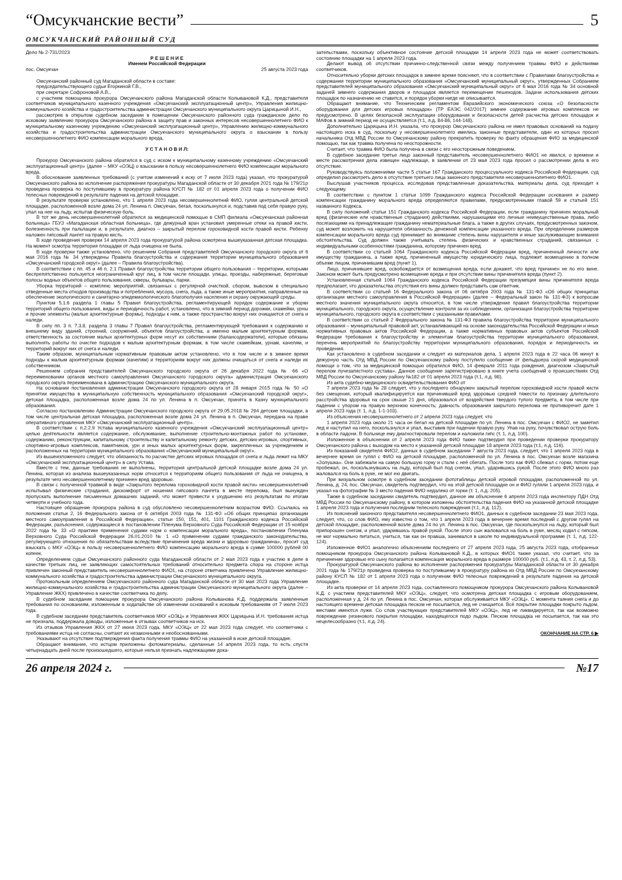“Омсукчанские вести” 5
ОМСУКЧАНСКИЙ РАЙОННЫЙ СУД
Дело № 2-731/2023
Р Е Ш Е Н И Е
Именем Российской Федерации
пос. Омсукчан 25 августа 2023 года
Омсукчанский районный суд Магаданской области в составе:
председательствующего судьи Егоркиной Г.В.,
при секретаре Софроновой А.В.,
с участием помощника прокурора Омсукчанского района Магаданской области Колывановой К.Д., представителя соответчиков муниципального казенного учреждения «Омсукчанский эксплуатационный центр», Управления жилищно-коммунального хозяйства и градостроительства администрации Омсукчанского муниципального округа Царицыной И.Н.,
рассмотрев в открытом судебном заседании в помещении Омсукчанского районного суда гражданское дело по исковому заявлению прокурора Омсукчанского района в защиту прав и законных интересов несовершеннолетнего ФИО к муниципальному казенному учреждению «Омсукчанский эксплуатационный центр», Управлению жилищно-коммунального хозяйства и градостроительства администрации Омсукчанского муниципального округа о взыскании в пользу несовершеннолетнего ФИО компенсации морального вреда,
У С Т А Н О В И Л:
Прокурор Омсукчанского района обратился в суд с иском к муниципальному казенному учреждению «Омсукчанский эксплуатационный центр» (далее – МКУ «ОЭЦ) о взыскании в пользу несовершеннолетнего ФИО компенсации морального вреда.
В обоснование заявленных требований (с учетом изменений к иску от 7 июля 2023 года) указал, что прокуратурой Омсукчанского района во исполнение распоряжения прокуратуры Магаданской области от 30 декабря 2021 года № 179/21р проведена проверка по поступившему в прокуратуру района КУСП № 182 от 01 апреля 2023 года о получении ФИО телесных повреждений в результате падения на детской площадке.
В результате проверки установлено, что 1 апреля 2023 года несовершеннолетний ФИО, гуляя центральной детской площадке, расположенной возле дома 24 ул. Ленина п. Омсукчан, бегая, поскользнулся и, подставив под себя правую руку, упал на нее на льду, испытав физическую боль.
В тот же день несовершеннолетний обратился за медицинской помощью в СМП филиала «Омсукчанская районная больница» ГБУЗ «Магаданская областная больница», где дежурный врач установил умеренные отеки на правой кисти, болезненность при пальпации и, в результате, диагноз – закрытый перелом гороховидной кости правой кисти. Ребенку наложен гипсовый лангет на правую кисть.
В ходе проведения проверки 14 апреля 2023 года прокуратурой района осмотрена вышеуказанная детская площадка. На момент осмотра территория площадки от льда очищена не была.
В ходе проверки также установлено, что решением Собрания представителей Омсукчанского городского округа от 6 мая 2016 года № 34 утверждены Правила благоустройства и содержания территории муниципального образования «Омсукчанский городской округ» (далее – Правила благоустройства).
В соответствии с пп. 45 и 46 п. 2.1 Правил благоустройства территории общего пользования – территории, которыми беспрепятственно пользуется неограниченный круг лиц, в том числе площади, улицы, проезды, набережные, береговые полосы водных объектов общего пользования, скверы, бульвары, парки.
Уборка территорий – комплекс мероприятий, связанных с регулярной очисткой, сбором, вывозом в специально отведенные места отходов производства и потребления, мусора, снега, льда, а также иные мероприятия, направленные на обеспечение экологического и санитарно-эпидемиологического благополучия населения и охрану окружающей среды.
Пунктом 5.1.6 раздела 1 главы 5 Правил благоустройства, регламентирующей порядок содержание и уборки территорий общего пользования, виды и периодичность работ, установлено, что в зимний период дорожки, скамейки, урны и прочие элементы (малые архитектурные формы), подходы к ним, а также пространство вокруг них очищаются от снега и наледи.
В силу пп. 3 п. 7.3.8. раздела 3 главы 7 Правил благоустройства, регламентирующей требования к содержанию и внешнему виду зданий, строений, сооружений, объектов благоустройства, а именно малым архитектурным формам, ответственность за состояние малых архитектурных форм несут их собственники (балансодержатели), которые обязаны выполнять работы по очистке подходов к малым архитектурным формам, в том числе скамейкам, урнам, качелям, и территорий вокруг них от снега и наледи.
Таким образом, муниципальным нормативным правовым актом установлено, что в том числе и в зимнее время подходы к малым архитектурным формам (качелям) и территориям вокруг них должны очищаться от снега и наледи их собственником.
Решением собрания представителей Омсукчанского городского округа от 26 декабря 2022 года № 66 «О переименовании органов местного самоуправления Омсукчанского городского округа» администрация Омсукчанского городского округа переименована в администрацию Омсукчанского муниципального округа.
На основании постановления администрации Омсукчанского городского округа от 28 января 2015 года № 50 «О принятии имущества в муниципальную собственность муниципального образования «Омсукчанский городской округ», детская площадка, расположенная возле дома 24 по ул. Ленина в п. Омсукчан, принята в Казну муниципального образования.
Согласно постановлению Администрации Омсукчанского городского округа от 29.05.2018 № 294 детские площадки, в том числе центральная детская площадка, расположенная возле дома 24 ул. Ленина в п. Омсукчан, передана на праве оперативного управления МКУ «Омсукчанский эксплуатационный центр».
В соответствии с п.2.2.9 Устава муниципального казенного учреждения «Омсукчанский эксплуатационный центр» целью деятельности является содержание, обслуживание, выполнение строительно-монтажных работ по установке, содержанию, реконструкции, капитальному строительству и капитальному ремонту детских, детских-игровых, спортивных, спортивно-игровых комплексов, памятников, урн и иных малых архитектурных форм, закрепленных за учреждением и расположенных на территории муниципального образования «Омсукчанский муниципальный округ».
Из вышеизложенного следует, что обязанность по расчистке детских игровых площадок от снега и льда лежит на МКУ «Омсукчанский эксплуатационный центр» в силу Устава.
Вместе с тем, данные требования не выполнены, территория центральной детской площадке возле дома 24 ул. Ленина, которая из анализа вышеуказанных норм относится к территориям общего пользования от льда не очищена, в результате чего несовершеннолетнему причинен вред здоровью.
В связи с полученной травмой в виде «Закрытого перелома гороховидной кости правой кисти» несовершеннолетний испытывал физические страдания, дискомфорт от ношения гипсового лангета в месте перелома, был вынужден пропускать выполнение письменных домашних заданий, что может привести к ухудшению его результатам по итогам четверти и учебного года.
Настоящее обращение прокурора района в суд обусловлено несовершеннолетним возрастом ФИО. Ссылаясь на положения статьи 2, 16 Федерального закона от 6 октября 2003 года № 131-ФЗ «Об общих принципах организации местного самоуправления в Российской Федерации», статьи 150, 151, 401, 1101 Гражданского кодекса Российской Федерации, разъяснения, содержащиеся в постановлении Пленума Верховного Суда Российской Федерации от 15 ноября 2022 года № 33 «О практике применения судами норм о компенсации морального вреда», постановлении Пленума Верховного Суда Российской Федерации 26.01.2010 № 1 «О применении судами гражданского законодательства, регулирующего отношения по обязательствам вследствие причинения вреда жизни и здоровью гражданина», просит суд взыскать с МКУ «ОЭЦ» в пользу несовершеннолетнего ФИО компенсацию морального вреда в сумме 100000 рублей 00 копеек.
Определением судьи Омсукчанского районного суда Магаданской области от 2 мая 2023 года к участию в деле в качестве третьих лиц, не заявляющих самостоятельных требований относительно предмета спора на стороне истца привлечен законный представитель несовершеннолетнего ФИО1, на стороне ответчика привлечено Управление жилищно-коммунального хозяйства и градостроительства администрации Омсукчанского муниципального округа.
Протокольным определением Омсукчанского районного суда Магаданской области от 30 мая 2023 года Управление жилищно-коммунального хозяйства и градостроительства администрации Омсукчанского муниципального округа (далее – Управление ЖКХ) привлечено в качестве соответчика по делу.
В судебном заседании помощник прокурора Омсукчанского района Колыванова К.Д. поддержала заявленные требования по основаниям, изложенным в ходатайстве об изменении оснований к исковым требованиям от 7 июля 2023 года.
В судебном заседании представитель соответчиков МКУ «ОЭЦ» и Управления ЖКХ Царицына И.Н. требования истца не признала, поддержала доводы, изложенные в отзывах соответчиков на иск.
Из отзывов Управления ЖКХ от 27 июня 2023 года, МКУ «ОЭЦ» от 22 мая 2023 года следует, что соответчики с требованиями истца не согласны, считают их незаконными и необоснованными.
Указывают на отсутствие подтверждения факта получения травмы ФИО на указанной в иске детской площадке.
Обращают внимание, что истцом приложены фотоматериалы, сделанные 14 апреля 2023 года, то есть спустя четырнадцать дней после произошедшего, которые нельзя признать надлежащими дока-
зательствами, поскольку объективное состояние детской площадки 14 апреля 2023 года не может соответствовать состоянию площадки на 1 апреля 2023 года.
Делают вывод об отсутствии причинно-следственной связи между получением травмы ФИО и действиями соответчиков.
Относительно уборки детских площадок в зимнее время поясняют, что в соответствии с Правилами благоустройства и содержания территории муниципального образования «Омсукчанский муниципальный округ», утвержденных Собранием представителей муниципального образования «Омсукчанский муниципальный округ» от 6 мая 2016 года № 34 основной задачей зимнего содержания дворов и площадок является перемещение пешеходов. Задачи использования детских площадок по назначению не ставится, и порядок уборки нигде не описывается.
Обращают внимание, что Техническим регламентом Евразийского экономического союза «О безопасности оборудования для детских игровых площадок» (ТР ЕАЭС 042/2017) зимнее содержание игровых комплексов не предусмотрено. В целях безопасной эксплуатации оборудования и безопасности детей расчистка детских площадок и МАФов в зимний период не осуществляется (т.1, л.д. 84-86, 144-148).
Дополнительно Царицына И.Н. указала, что прокурор Омсукчанского района не имел правовых оснований на подачу настоящего иска в суд, поскольку у несовершеннолетнего имелись законные представители, один из которых просил начальника Отд МВД России по Омсукчанскому району прекратить проверку по факту обращения ФИО за медицинской помощью, так как травма получена по неосторожности.
Считает, что травма ФИО была получена в связи с его неосторожным поведением.
В судебное заседание третье лицо законный представитель несовершеннолетнего ФИО1 не явился, о времени и месте рассмотрения дела извещен надлежаще, в заявлении от 23 мая 2023 года просил о рассмотрении дела в его отсутствие.
Руководствуясь положениями части 5 статьи 167 Гражданского процессуального кодекса Российской Федерации, суд определил рассмотреть дело в отсутствие третьего лица законного представителя несовершеннолетнего ФИО1.
Выслушав участников процесса, исследовав представленные доказательства, материалы дела, суд приходит к следующему.
В соответствии с пунктом 1 статьи 1099 Гражданского кодекса Российской Федерации основания и размер компенсации гражданину морального вреда определяются правилами, предусмотренными главой 59 и статьей 151 названного Кодекса.
В силу положений статьи 151 Гражданского кодекса Российской Федерации, если гражданину причинен моральный вред (физические или нравственные страдания) действиями, нарушающими его личные неимущественные права, либо посягающими на принадлежащие гражданину нематериальные блага, а также в других случаях, предусмотренных законом, суд может возложить на нарушителя обязанность денежной компенсации указанного вреда. При определении размеров компенсации морального вреда суд принимает во внимание степень вины нарушителя и иные заслуживающие внимания обстоятельства. Суд должен также учитывать степень физических и нравственных страданий, связанных с индивидуальными особенностями гражданина, которому причинен вред.
В соответствии со статьей 1064 Гражданского кодекса Российской Федерации вред, причиненный личности или имуществу гражданина, а также вред, причиненный имуществу юридического лица, подлежит возмещению в полном объеме лицом, причинившим вред (пункт 1).
Лицо, причинившее вред, освобождается от возмещения вреда, если докажет, что вред причинен не по его вине. Законом может быть предусмотрено возмещение вреда и при отсутствии вины причинителя вреда (пункт 2).
Установленная статьей 1064 Гражданского кодекса Российской Федерации презумпция вины причинителя вреда предполагает, что доказательства отсутствия его вины должен представить сам ответчик.
В соответствии со статьей 16 Федерального закона от 06 октября 2003 года № 131-ФЗ «Об общих принципах организации местного самоуправления в Российской Федерации» (далее – Федеральный закон № 131-ФЗ) к вопросам местного значения муниципального округа относится, в том числе утверждение правил благоустройства территории муниципального, городского округа, осуществление контроля за их соблюдением, организация благоустройства территории муниципального, городского округа в соответствии с указанными правилами.
В соответствии со статьей 2 Федерального закона № 131-ФЗ правила благоустройства территории муниципального образования – муниципальный правовой акт, устанавливающий на основе законодательства Российской Федерации и иных нормативных правовых актов Российской Федерации, а также нормативных правовых актов субъектов Российской Федерации требования к благоустройству и элементам благоустройства территории муниципального образования, перечень мероприятий по благоустройству территории муниципального образования, порядок и периодичность их проведения.
Как установлено в судебном заседании и следует из материалов дела, 1 апреля 2023 года в 22 часа 06 минут в дежурную часть Отд МВД России по Омсукчанскому району поступило сообщение от фельдшера скорой медицинской помощи о том, что за медицинской помощью обратился ФИО, 14 февраля 2011 года рождения, диагнозом «Закрытый перелом лучезапястного сустава». Данное сообщение зарегистрировано в книге учета сообщений о происшествиях Отд МВД России по Омсукчанскому району №182 от 01 апреля 2023 года (т.1, л.д. 98).
Из акта судебно-медицинского освидетельствования ФИО от
7 апреля 2023 года № 28 следует, что у последнего обнаружен закрытый перелом гороховидной кости правой кисти без смещения, который квалифицируется как причинивший вред здоровью средней тяжести по признаку длительного расстройства здоровья на срок свыше 21 дня, образовался от воздействия твердого тупого предмета, в том числе при падении с упором на правую верхнюю конечность; давность образования закрытого перелома не противоречит дате 1 апреля 2023 года (т. 1, л.д. 1-1-103).
Из объяснения несовершеннолетнего от 2 апреля 2023 года следует, что
1 апреля 2023 года около 21 часа он бегал на детской площадке по ул. Ленина в пос. Омсукчан с ФИО2, не заметил лед и наступил на него, поскользнулся и упал, выставив при падении правую руку. Упав на руку, почувствовал острую боль в области ладони. В больнице ему диагностировали перелом и наложили гипс (т. 1, л.д. 100).
Изложенное в объяснении от 2 апреля 2023 года ФИО также подтвердил при проведении проверки прокуратору Омсукчанского района с выходом на место к указанной детской площадке 18 апреля 2023 года (т.1, л.д. 116).
Из показаний свидетеля ФИО2, данных в судебном заседании 7 августа 2023 года, следует, что 1 апреля 2023 года в вечернее время он гулял с ФИО на детской площадке, расположенной по ул. Ленина в пос. Омсукчан возле магазина «Золушка». Они забежали на самую большую горку и стали с неё сбегать. После того как ФИО сбежал с горки, потом еще пробежал, он, поскользнувшись на льду, который был под снегом, упал, ударившись рукой. После этого ФИО много раз жаловался на боль в руке, не мог ею двигать.
При визуальном осмотре в судебном заседании фототаблицы детской игровой площадки, расположенной по ул. Ленина, д. 24, пос. Омсукчан, свидетель подтвердил, что на этой детской площадке он и ФИО гуляли 1 апреля 2023 года, и указал на фотографии № 3 место падения ФИО недалеко от горки (т. 1, л.д. 205).
Также в судебном заседании свидетель подтвердил, данное им объяснение 6 апреля 2023 года инспектору ПДН Отд МВД России по Омсукчанскому району, в котором изложены обстоятельства падения ФИО на указанной детской площадке 1 апреля 2023 года и получения последним телесного повреждения (т.1, л.д. 112).
Из пояснений законного представителя несовершеннолетнего ФИО1, данных в судебном заседании 23 мая 2023 года, следует, что, со слов ФИО, ему известно о том, что 1 апреля 2023 года в вечернее время последний с другом гулял на детской площадке, расположенной возле дома 24 по ул. Ленина в пос. Омсукчан, где поскользнулся на льду, который был припорошен снегом, и упал, ударившись правой рукой. После этого сын жаловался на боль в руке, месяц ходил с гипсом, не мог нормально питаться, учиться, так как он правша, занимался в школе по индивидуальной программе (т. 1, л.д. 122-124).
Изложенное ФИО1 аналогично объяснениям последнего от 27 апреля 2023 года, 25 августа 2023 года, отобранных помощником прокурора Омсукчанского района Колывановой К.Д., в которых ФИО1 также указал, что считает, что за причинение здоровью его сыну полагается компенсация морального вреда в размере 100000 руб. (т.1, л.д. 43, т. 2, л.д. 53).
Прокуратурой Омсукчанского района во исполнение распоряжения прокуратуры Магаданской области от 30 декабря 2021 года № 179/21р проведена проверка по поступившему в прокуратуру района из Отд МВД России по Омсукчанскому району КУСП № 182 от 1 апреля 2023 года о получении ФИО телесных повреждений в результате падения на детской площадке.
Из акта проверки от 14 апреля 2023 года, составленного помощником прокурора Омсукчанского района Колывановой К.Д. с участием представителей МКУ «ОЭЦ», следует, что осмотрена детская площадка с игровым оборудованием, расположенная у д. 24 по ул. Ленина в пос. Омсукчан, которая обслуживается МКУ «ОЭЦ». С момента таяния снега и до настоящего времени детская площадка песком не посыпается, лед не счищается. Всё покрытие площадки покрыто льдом, местами имеются лужи. Со слов участвующих представителей МКУ «ОЭЦ», лед не ликвидируется, так как возможно повреждение резинового покрытия площадки, находящегося подо льдом. Песком площадка не посыпается, так как это нецелесообразно (т.1, л.д. 24).
ОКОНЧАНИЕ НА СТР. 6 ▶
26 апреля 2024 г. №17